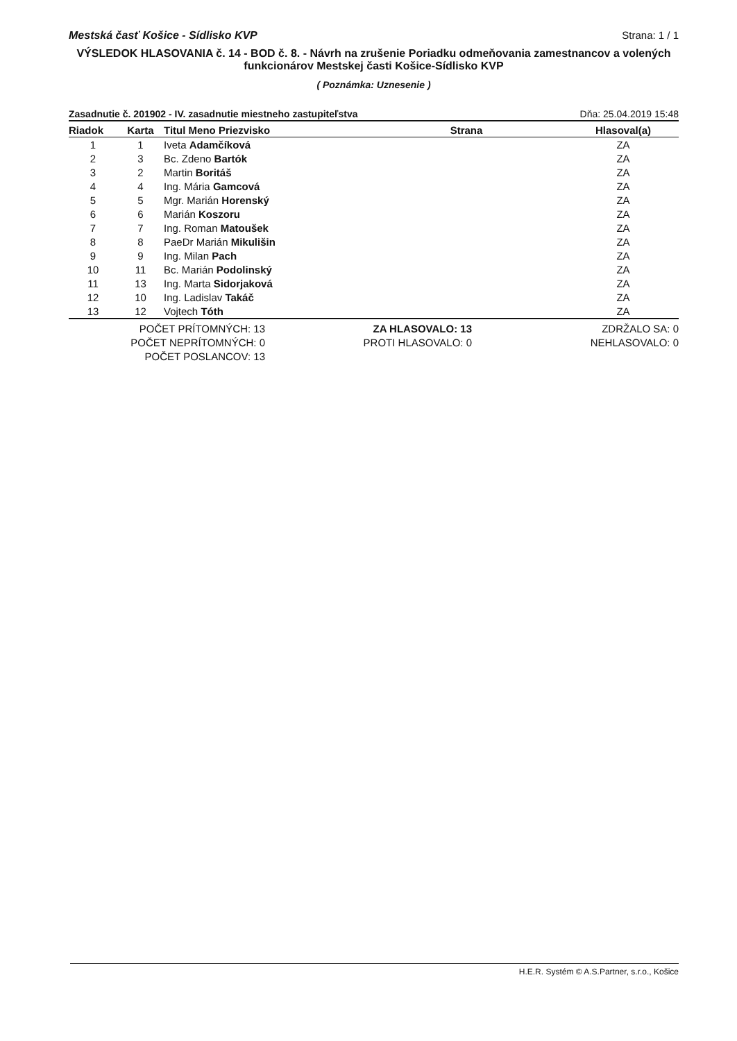Mestská časť Košice - Sídlisko KVP Strana: 1 / 1
VÝSLEDOK HLASOVANIA č. 14 - BOD č. 8. - Návrh na zrušenie Poriadku odmeňovania zamestnancov a volených funkcionárov Mestskej časti Košice-Sídlisko KVP
( Poznámka: Uznesenie )
Zasadnutie č. 201902 - IV. zasadnutie miestneho zastupiteľstva Dňa: 25.04.2019 15:48
| Riadok | Karta | Titul Meno Priezvisko | Strana | Hlasoval(a) |
| --- | --- | --- | --- | --- |
| 1 | 1 | Iveta Adamčíková | | ZA |
| 2 | 3 | Bc. Zdeno Bartók | | ZA |
| 3 | 2 | Martin Boritáš | | ZA |
| 4 | 4 | Ing. Mária Gamcová | | ZA |
| 5 | 5 | Mgr. Marián Horenský | | ZA |
| 6 | 6 | Marián Koszoru | | ZA |
| 7 | 7 | Ing. Roman Matoušek | | ZA |
| 8 | 8 | PaeDr Marián Mikulišin | | ZA |
| 9 | 9 | Ing. Milan Pach | | ZA |
| 10 | 11 | Bc. Marián Podolinský | | ZA |
| 11 | 13 | Ing. Marta Sidorjaková | | ZA |
| 12 | 10 | Ing. Ladislav Takáč | | ZA |
| 13 | 12 | Vojtech Tóth | | ZA |
POČET PRÍTOMNÝCH: 13
POČET NEPRÍTOMNÝCH: 0
POČET POSLANCOV: 13
ZA HLASOVALO: 13
PROTI HLASOVALO: 0
ZDRŽALO SA: 0
NEHLASOVALO: 0
H.E.R. Systém © A.S.Partner, s.r.o., Košice